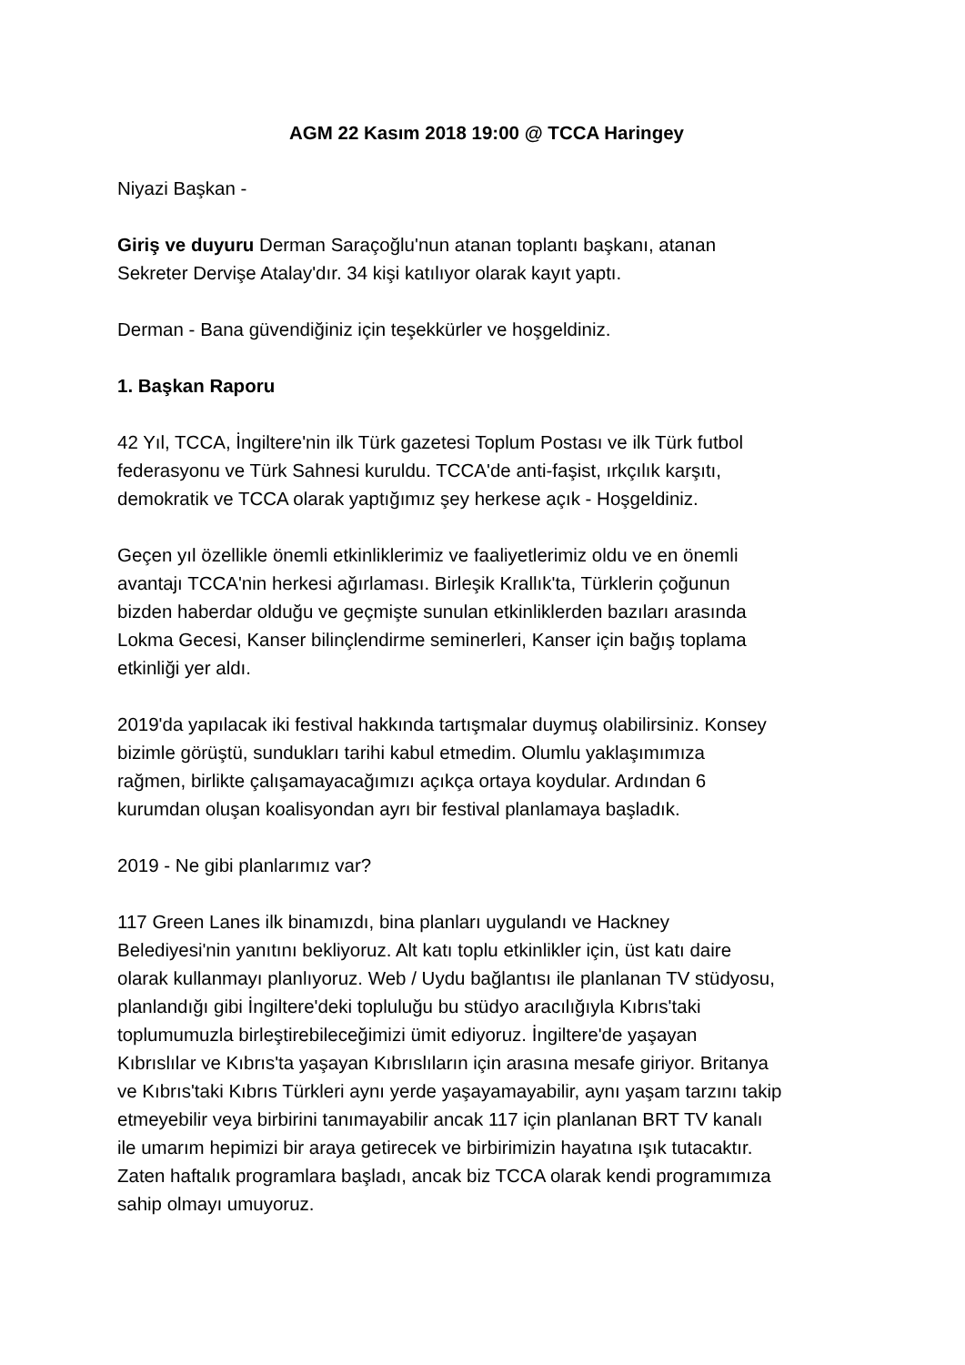AGM 22 Kasım 2018 19:00 @ TCCA Haringey
Niyazi Başkan -
Giriş ve duyuru Derman Saraçoğlu'nun atanan toplantı başkanı, atanan
Sekreter Dervişe Atalay'dır. 34 kişi katılıyor olarak kayıt yaptı.
Derman - Bana güvendiğiniz için teşekkürler ve hoşgeldiniz.
1. Başkan Raporu
42 Yıl, TCCA, İngiltere'nin ilk Türk gazetesi Toplum Postası ve ilk Türk futbol
federasyonu ve Türk Sahnesi kuruldu. TCCA'de anti-faşist, ırkçılık karşıtı,
demokratik ve TCCA olarak yaptığımız şey herkese açık - Hoşgeldiniz.
Geçen yıl özellikle önemli etkinliklerimiz ve faaliyetlerimiz oldu ve en önemli
avantajı TCCA'nin herkesi ağırlaması. Birleşik Krallık'ta, Türklerin çoğunun
bizden haberdar olduğu ve geçmişte sunulan etkinliklerden bazıları arasında
Lokma Gecesi, Kanser bilinçlendirme seminerleri, Kanser için bağış toplama
etkinliği yer aldı.
2019'da yapılacak iki festival hakkında tartışmalar duymuş olabilirsiniz. Konsey
bizimle görüştü, sundukları tarihi kabul etmedim. Olumlu yaklaşımımıza
rağmen, birlikte çalışamayacağımızı açıkça ortaya koydular. Ardından 6
kurumdan oluşan koalisyondan ayrı bir festival planlamaya başladık.
2019 - Ne gibi planlarımız var?
117 Green Lanes ilk binamızdı, bina planları uygulandı ve Hackney
Belediyesi'nin yanıtını bekliyoruz. Alt katı toplu etkinlikler için, üst katı daire
olarak kullanmayı planlıyoruz. Web / Uydu bağlantısı ile planlanan TV stüdyosu,
planlandığı gibi İngiltere'deki topluluğu bu stüdyo aracılığıyla Kıbrıs'taki
toplumumuzla birleştirebileceğimizi ümit ediyoruz. İngiltere'de yaşayan
Kıbrıslılar ve Kıbrıs'ta yaşayan Kıbrıslıların için arasına mesafe giriyor. Britanya
ve Kıbrıs'taki Kıbrıs Türkleri aynı yerde yaşayamayabilir, aynı yaşam tarzını takip
etmeyebilir veya birbirini tanımayabilir ancak 117 için planlanan BRT TV kanalı
ile umarım hepimizi bir araya getirecek ve birbirimizin hayatına ışık tutacaktır.
Zaten haftalık programlara başladı, ancak biz TCCA olarak kendi programımıza
sahip olmayı umuyoruz.